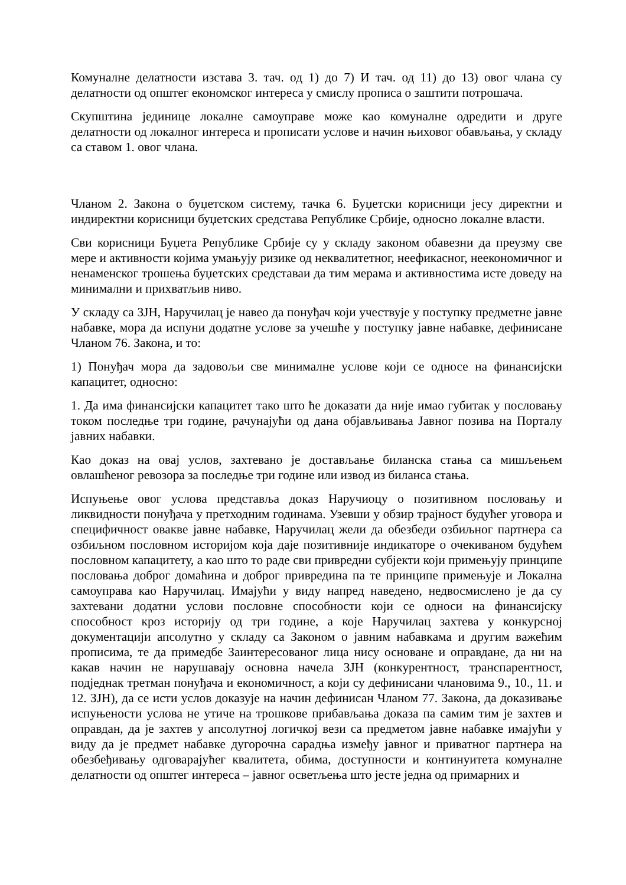Комуналне делатности изстава 3. тач. од 1) до 7) И тач. од 11) до 13) овог члана су делатности од општег економског интереса у смислу прописа о заштити потрошача.
Скупштина јединице локалне самоуправе може као комуналне одредити и друге делатности од локалног интереса и прописати услове и начин њиховог обављања, у складу са ставом 1. овог члана.
Чланом 2. Закона о буџетском систему, тачка 6. Буџетски корисници јесу директни и индиректни корисници буџетских средстава Републике Србије, односно локалне власти.
Сви корисници Буџета Републике Србије су у складу законом обавезни да преузму све мере и активности којима умањују ризике од неквалитетног, неефикасног, неекономичног и ненаменског трошења буџетских средставаи да тим мерама и активностима исте доведу на минимални и прихватљив ниво.
У складу са ЗЈН, Наручилац је навео да понуђач који учествује у поступку предметне јавне набавке, мора да испуни додатне услове за учешће у поступку јавне набавке, дефинисане Чланом 76. Закона, и то:
1) Понуђач мора да задовољи све минималне услове који се односе на финансијски капацитет, односно:
1. Да има финансијски капацитет тако што ће доказати да није имао губитак у пословању током последње три године, рачунајући од дана објављивања Јавног позива на Порталу јавних набавки.
Као доказ на овај услов, захтевано је достављање биланска стања са мишљењем овлашћеног ревозора за последње три године или извод из биланса стања.
Испуњење овог услова представља доказ Наручиоцу о позитивном пословању и ликвидности понуђача у претходним годинама. Узевши у обзир трајност будућег уговора и специфичност овакве јавне набавке, Наручилац жели да обезбеди озбиљног партнера са озбиљном пословном историјом која даје позитивније индикаторе о очекиваном будућем пословном капацитету, а као што то раде сви привредни субјекти који примењују принципе пословања доброг домаћина и доброг привредина па те принципе примењује и Локална самоуправа као Наручилац. Имајући у виду напред наведено, недвосмислено је да су захтевани додатни услови пословне способности који се односи на финансијску способност кроз историју од три године, а које Наручилац захтева у конкурсној документацији апсолутно у складу са Законом о јавним набавкама и другим важећим прописима, те да примедбе Заинтересованог лица нису основане и оправдане, да ни на какав начин не нарушавају основна начела ЗЈН (конкурентност, транспарентност, подједнак третман понуђача и економичност, а који су дефинисани члановима 9., 10., 11. и 12. ЗЈН), да се исти услов доказује на начин дефинисан Чланом 77. Закона, да доказивање испуњености услова не утиче на трошкове прибављања доказа па самим тим је захтев и оправдан, да је захтев у апсолутној логичкој вези са предметом јавне набавке имајући у виду да је предмет набавке дугорочна сарадња између јавног и приватног партнера на обезбеђивању одговарајућег квалитета, обима, доступности и континуитета комуналне делатности од општег интереса – јавног осветљења што јесте једна од примарних и